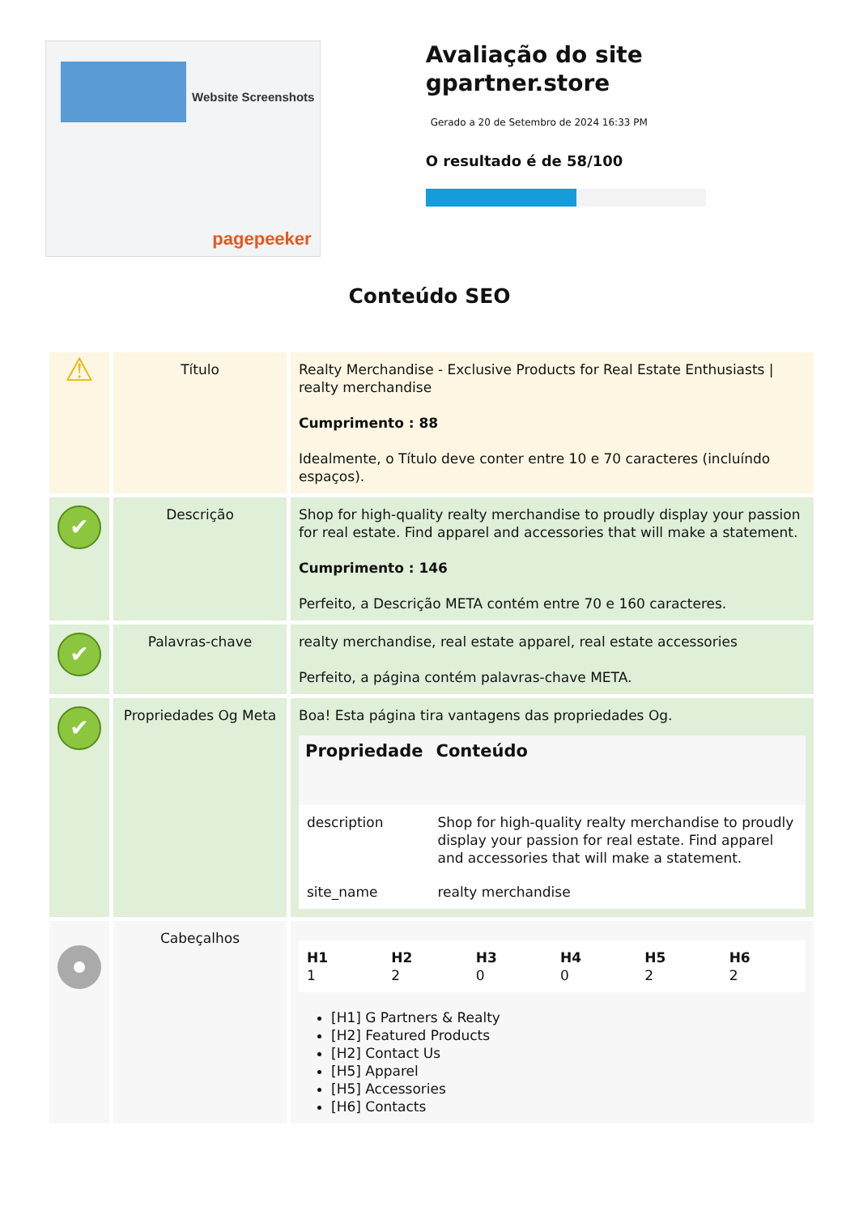Website Screenshots
pagepeeker
Avaliação do site gpartner.store
Gerado a 20 de Setembro de 2024 16:33 PM
O resultado é de 58/100
Conteúdo SEO
| ⚠ | Título | Realty Merchandise - Exclusive Products for Real Estate Enthusiasts / realty merchandise Cumprimento : 88 Idealmente, o Título deve conter entre 10 e 70 caracteres (incluíndo espaços). |
| ✔ | Descrição | Shop for high-quality realty merchandise to proudly display your passion for real estate. Find apparel and accessories that will make a statement. Cumprimento : 146 Perfeito, a Descrição META contém entre 70 e 160 caracteres. |
| ✔ | Palavras-chave | realty merchandise, real estate apparel, real estate accessories Perfeito, a página contém palavras-chave META. |
| ✔ | Propriedades Og Meta | Boa! Esta página tira vantagens das propriedades Og. / Propriedade / Conteúdo / / --- / --- / / description / Shop for high-quality realty merchandise to proudly display your passion for real estate. Find apparel and accessories that will make a statement. / / site_name / realty merchandise / |
| | Cabeçalhos | / H1 1 / H2 2 / H3 0 / H4 0 / H5 2 / H6 2 / [H1] G Partners & Realty [H2] Featured Products [H2] Contact Us [H5] Apparel [H5] Accessories [H6] Contacts |